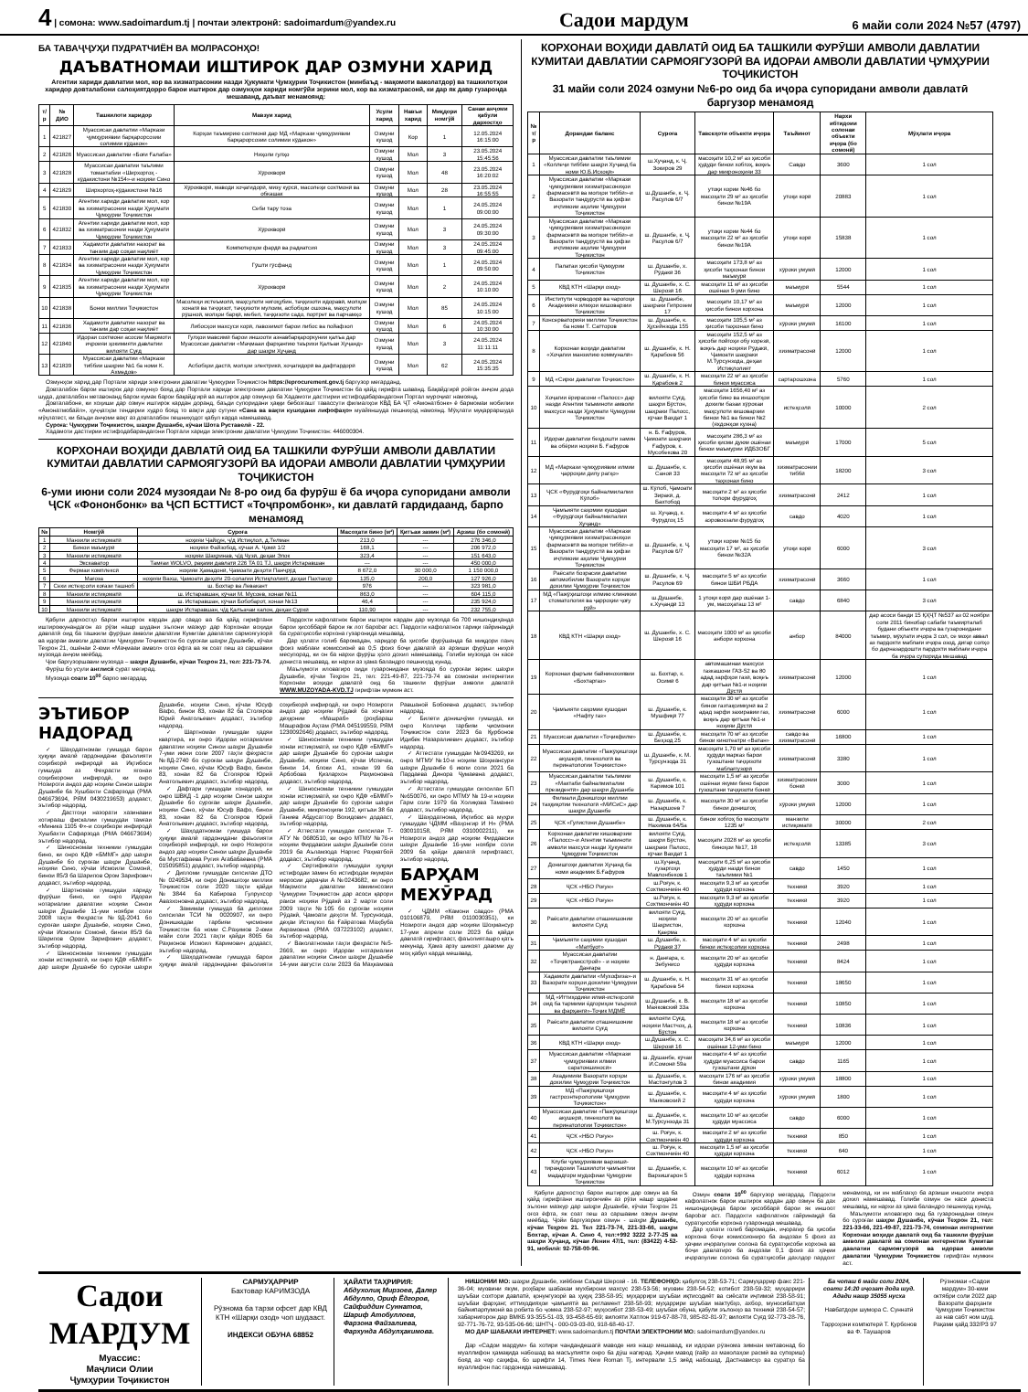4 | сомона: www.sadoimardum.tj | почтаи электронӣ: sadoimardum@yandex.ru
Садои мардум
6 майи соли 2024 №57 (4797)
БА ТАВАҶҶУҲИ ПУДРАТЧИЁН ВА МОЛРАСОНҲО!
ДАЪВАТНОМАИ ИШТИРОК ДАР ОЗМУНИ ХАРИД
Агентии хариди давлатии мол, кор ва хизматрасонии назди Ҳукумати Ҷумҳурии Тоҷикистон (минбаъд - мақомоти ваколатдор) ва ташкилотҳои харидор довталабони салоҳиятдорро барои иштирок дар озмунҳои хариди номгӯйи зерини мол, кор ва хизматрасонӣ, ки дар як давр гузаронда мешаванд, даъват менамоянд:
| т/р | № ДИО | Ташкилоти харидор | Мавзуи харид | Усули харид | Навъи харид | Миқдори номгӯй | Санаи анҷоми қабули дархостҳо |
| --- | --- | --- | --- | --- | --- | --- | --- |
| 1 | 421827 | Муассисаи давлатии «Маркази ҷумҳуриявии барқарорсозии солимии кӯдакон» | Корҳои таъмирию сохтмонӣ дар МД «Маркази ҷумҳуриявии барқарорсозии солимии кӯдакон» | Озмуни кушод | Кор | 1 | 12.05.2024 16:15:00 |
| 2 | 421826 | Муассисаи давлатии «Боғи Ғалаба» | Ниҳоли гулҳо | Озмуни кушод | Мол | 3 | 23.05.2024 15:45:56 |
| 3 | 421828 | Муассисаи давлатии таълими томактабии «Ширхоргоҳ - кӯдакистони №154»-и ноҳияи Сино | Хӯрокворӣ | Озмуни кушод | Мол | 48 | 23.05.2024 16:20:02 |
| 4 | 421829 | Ширхоргоҳ-кӯдакистони №16 | Хӯрокворӣ, маводи хоҷагидорӣ, мизу курсӣ, масолеҳи сохтмонӣ ва обкашак | Озмуни кушод | Мол | 28 | 23.05.2024 16:55:55 |
| 5 | 421830 | Агентии хариди давлатии мол, кор ва хизматрасонии назди Ҳукумати Ҷумҳурии Тоҷикистон | Себи тару тоза | Озмуни кушод | Мол | 1 | 24.05.2024 09:00:00 |
| 6 | 421832 | Агентии хариди давлатии мол, кор ва хизматрасонии назди Ҳукумати Ҷумҳурии Тоҷикистон | Хӯрокворӣ | Озмуни кушод | Мол | 3 | 24.05.2024 09:30:00 |
| 7 | 421833 | Хадамоти давлатии назорат ва танзим дар соҳаи нақлиёт | Компютерҳои фардӣ ва радиатсия | Озмуни кушод | Мол | 3 | 24.05.2024 09:45:00 |
| 8 | 421834 | Агентии хариди давлатии мол, кор ва хизматрасонии назди Ҳукумати Ҷумҳурии Тоҷикистон | Гӯшти гӯсфанд | Озмуни кушод | Мол | 1 | 24.05.2024 09:50:00 |
| 9 | 421835 | Агентии хариди давлатии мол, кор ва хизматрасонии назди Ҳукумати Ҷумҳурии Тоҷикистон | Хӯрокворӣ | Озмуни кушод | Мол | 2 | 24.05.2024 10:10:00 |
| 10 | 421838 | Бонки миллии Тоҷикистон | Масолеҳи истеъмолӣ, маҳсулоти нигоҳубин, таҷҳизоти идоравӣ, молҳои хонагӣ ва таҷҳизот, таҷҳизоти мулоим, асбобҳои ошхона, маҳсулоти рӯшноӣ, молҳои барқӣ, мебел, таҷҳизоти садо, портрет ва парчамҳо | Озмуни кушод | Мол | 85 | 24.05.2024 10:15:00 |
| 11 | 421836 | Хадамоти давлатии назорат ва танзим дар соҳаи нақлиёт | Либосҳои махсуси корӣ, лавозимот барои либос ва пойафзол | Озмуни кушод | Мол | 6 | 24.05.2024 10:30:00 |
| 12 | 421840 | Идораи сохтмони асосии Мақомоти иҷроияи ҳокимияти давлатии вилояти Суғд | Гулҳои мавсимӣ барои иншооти азнавбарқароркунии қалъа дар Муассисаи давлатии «Маҷмааи фарҳангию таърихи Қалъаи Хуҷанд» дар шаҳри Хуҷанд | Озмуни кушод | Мол | 3 | 24.05.2024 11:11:11 |
| 13 | 421839 | Муассисаи давлатии «Маркази тиббии шаҳрии №1 ба номи К. Ахмедов» | Асбобҳои дастӣ, молҳои электрикӣ, хоҷагидорӣ ва дафтардорӣ | Озмуни кушод | Мол | 62 | 24.05.2024 15:35:35 |
Озмунҳои харид дар Портали хариди электронии давлатии Ҷумҳурии Тоҷикистон https://eprocurement.gov.tj баргузор мегарданд.
Довталабон барои иштирок дар озмунҳо бояд дар Портали хариди электронии давлатии Ҷумҳурии Тоҷикистон ба қайд гирифта шаванд. Бақайдгирӣ ройгон анҷом дода шуда, довталабон метавонанд барои кумак барои бақайдгирӣ ва иштирок дар озмунҳо ба Хадамоти дастгирии истифодабарандагони Портал муроҷиат намоянд.
Довталабоне, ки хоҳиши дар озмун иштирок кардан доранд, баъди супоридани ҳаққи бебозгашт тавассути филиалҳои КВД БА ҶТ «Амонатбонк» ё бармомаи мобилии «Амонатмобайл», ҳуҷҷатҳои тендерии худро бояд то вақти дар сутуни «Сана ва вақти кушодани лифофаҳо» муайяншуда пешниҳод намоянд. Мӯҳлати муқарраршуда мӯҳлатест, ки баъди анҷоми вақт аз довталабон пешниҳодот қабул карда намешавад.
Суроға: Ҷумҳурии Тоҷикистон, шаҳри Душанбе, кӯчаи Шота Руставелӣ - 22.
Хадамоти дастгирии истифодабарандагони Портали хариди электронии давлатии Ҷумҳурии Тоҷикистон: 446000304.
КОРХОНАИ ВОҲИДИ ДАВЛАТӢ ОИД БА ТАШКИЛИ ФУРӮШИ АМВОЛИ ДАВЛАТИИ КУМИТАИ ДАВЛАТИИ САРМОЯГУЗОРӢ ВА ИДОРАИ АМВОЛИ ДАВЛАТИИ ҶУМҲУРИИ ТОҶИКИСТОН
6-уми июни соли 2024 музоядаи № 8-ро оид ба фурӯш ё ба иҷора супоридани амволи ҶСК «Фононбонк» ва ҶСП БСТТИСТ «Тоҷпромбонк», ки давлатӣ гардидаанд, барпо менамояд
| № | Номгӯй | Суроға | Масоҳати бино (м²) | Қитъаи замин (м²) | Арзиш (бо сомонӣ) |
| --- | --- | --- | --- | --- | --- |
| 1 | Манзили истиқоматӣ | ноҳияи Ҷайҳун, ҷ/д Истиқлол, д.Телман | 213,0 | --- | 276 346,0 |
| 2 | Бинои маъмурӣ | ноҳияи Файзобод, кӯчаи А. Ҷомӣ 1/2 | 168,1 | --- | 206 972,0 |
| 3 | Манзили истиқоматӣ | ноҳияи Шаҳринав, ҷ/д Чузӣ, деҳаи Элок | 323,4 | --- | 151 643,0 |
| 4 | Экскаватор | Тамғаи WOLVO, рақами давлатӣ 226 TA 01 TJ, шаҳри Истаравшан | --- | --- | 450 000,0 |
| 5 | Фермаи комплексӣ | ноҳияи Ҳамадонӣ, Ҷамоати деҳоти Панҷрӯд | 8 672,0 | 30 000,0 | 1 150 000,0 |
| 6 | Мағоза | ноҳияи Вахш, Ҷамоати деҳоти 20-солагии Истиқлолият, деҳаи Пахтакор | 135,0 | 200,0 | 127 926,0 |
| 7 | Сехи истеҳсоли коғази ташноб | ш. Бохтар ва Левакант | 976 | --- | 323 981,0 |
| 8 | Манзили истиқоматӣ | ш. Истаравшан, кӯчаи М. Мусоев, хонаи №11 | 863,0 | --- | 604 115,0 |
| 9 | Манзили истиқоматӣ | ш. Истаравшан, кӯчаи Бобобарот, хонаи №13 | 46,4 | --- | 235 924,0 |
| 10 | Манзили истиқоматӣ | шаҳри Истаравшан, ҷ/д Қалъачаи калон, деҳаи Сурхӣ | 110,90 | --- | 232 755,0 |
Қабули дархостҳо барои иштирок кардан дар савдо ва ба қайд гирифтани иштироккунандагон аз рӯзи нашр шудани эълони мазкур дар Корхонаи воҳиди давлатӣ оид ба ташкили фурӯши амволи давлатии Кумитаи давлатии сармоягузорӣ ва идораи амволи давлатии Ҷумҳурии Тоҷикистон бо суроғаи шаҳри Душанбе, кӯчаи Теҳрон 21, ошёнаи 2-юми «Маҷмааи амвол» огоз ёфта ва як соат пеш аз саршавии музояда анҷом меёбад.
Ҷои баргузоршавии музояда – шаҳри Душанбе, кӯчаи Теҳрон 21, тел: 221-73-74.
Фурӯш бо усули англисӣ сурат мегирад.
Музояда соати 10<sup>00</sup> барпо мегардад.
Пардохти кафолатнок барои иштирок кардан дар музояда ба 700 нишондиҳанда барои ҳисоббарӣ барои як лот бароbar аст. Пардохти кафолатнок тариқи гайринақдӣ ба суратҳисоби корхона гузаронида мешавад.
Дар ҳолати голиб баромадан, харидор ба ҳисоби фурӯшанда ба миқдори панҷ фоиз маблағи комиссионӣ ва 0,5 фоиз боҷи давлатӣ аз арзиши фурӯши ниҳоӣ месупорад, ки он ба нархи фурӯш ҳоло дохил намешавад. Голиби музояда он касе дониста мешавад, ки нархи аз ҳама баландро пешниҳод кунад.
Маълумоти иловагиро оиди гузаронидани музояда бо суроғаи зерин: шаҳри Душанбе, кӯчаи Теҳрон 21, тел: 221-49-87, 221-73-74 ва сомонаи интернетии Корхонаи воҳиди давлатӣ оид ба ташкили фурӯши амволи давлатӣ WWW.MUZOYADA-KVD.TJ гирифтан мумкин аст.
ЭЪТИБОР НАДОРАД
✓ Шаҳодатномаи гумшуда барои ҳуқуқи амалӣ гардонидани фаъолияти соҳибкорӣ инфиродӣ ва Иқтибоси гумшуда аз Феҳрасти ягонаи соҳибкорони инфиродӣ, ки онро Нозироти андоз дар ноҳияи Синои шаҳри Душанбе ба Хушбахти Сафарзода (РМА 046673694, РЯМ 0430219653) додааст, эътибор надорад.
✓ Дастгоҳи назорати хазинавии хотирааш фискалии гумшудаи тамғаи «Миника 1105 Ф»-и соҳибкори инфиродӣ Хушбахти Сафарзода (РМА 046673694) эътибор надорад.
✓ Шиносномаи техникии гумшудаи бино, ки онро КДФ «БММГ» дар шаҳри Душанбе бо суроғаи шаҳри Душанбе, ноҳияи Сино, кӯчаи Исмоили Сомонӣ, бинои 85/3 ба Шарипов Ором Зарифович додааст, эътибор надорад.
✓ Шартномаи гумшудаи хариду фурӯши бино, ки онро Идораи нотариалии давлатии ноҳияи Синои шаҳри Душанбе 11-уми ноябри соли 2008 таҳти Феҳрасти №9Д-2041 бо суроғаи шаҳри Душанбе, ноҳияи Сино, кӯчаи Исмоили Сомонӣ, бинои 85/3 ба Шарипов Ором Зарифович додааст, эътибор надорад.
✓ Шиносномаи техникии гумшудаи хонаи истиқоматӣ, ки онро КДФ «БММГ» дар шаҳри Душанбе бо суроғаи шаҳри Душанбе, ноҳияи Сино, кӯчаи Юсуф Вафо, бинои 83, хонаи 82 ба Столяров Юрий Анатольевич додааст, эътибор надорад.
✓ Шартномаи гумшудаи ҳадяи квартира, ки онро Идораи нотариалии давлатии ноҳияи Синои шаҳри Душанбе 7-уми июни соли 2007 таҳти феҳрасти №8Д-2740 бо суроғаи шаҳри Душанбе, ноҳияи Сино, кӯчаи Юсуф Вафо, бинои 83, хонаи 82 ба Столяров Юрий Анатольевич додааст, эътибор надорад.
✓ Дафтари гумшудаи хонадорӣ, ки онро ШВКД -1 дар ноҳияи Синои шаҳри Душанбе бо суроғаи шаҳри Душанбе, ноҳияи Сино, кӯчаи Юсуф Вафо, бинои 83, хонаи 82 ба Столяров Юрий Анатольевич додааст, эътибор надорад.
✓ Шаҳодатномаи гумшуда барои ҳуқуқи амалӣ гардонидани фаъолияти соҳибкорӣ инфиродӣ, ки онро Нозироти андоз дар ноҳияи Синои шаҳри Душанбе ба Мустафаева Ругия Агабабаевна (РМА 015095851) додааст, эътибор надорад.
✓ Дипломи гумшудаи силсилаи ДТО № 0249534, ки онро Донишгоҳи миллии Тоҷикистон соли 2020 таҳти қайди №3844 ба Кабирова Гулрухсор Авазхоновна додааст, эътибор надорад.
✓ Замимаи гумшуда ба дипломи силсилаи ТСИ № 0020907, ки онро Донишкадаи тарбияи ҷисмонии Тоҷикистон ба номи С.Раҳимов 2-юми майи соли 2021 таҳти қайди 8065 ба Раҳмонов Исмоил Каримович додааст, эътибор надорад.
✓ Шаҳодатномаи гумшуда барои ҳуқуқи амалӣ гардонидани фаъолияти соҳибкорӣ инфиродӣ, ки онро Нозироти андоз дар ноҳияи Рӯдакӣ ба хоҷагии деҳқонии «Машраб» (роҳбараш Машрафов Аҳтам (РМА 045199559, РЯМ 1230092646) додааст, эътибор надорад.
✓ Шиносномаи техникии гумшудаи хонаи истиқоматӣ, ки онро КДФ «БММГ» дар шаҳри Душанбе бо суроғаи шаҳри Душанбе, ноҳияи Сино, кӯчаи Испечак, бинои 14, блоки А1, хонаи 99 ба Арбобова Қизлархон Раҳмоновна додааст, эътибор надорад.
✓ Шиносномаи техникии гумшудаи хонаи истиқоматӣ, ки онро КДФ «БММГ» дар шаҳри Душанбе бо суроғаи шаҳри Душанбе, микроноҳияи 192, қитъаи 38 ба Ганиев Абдусаттор Вохидович додааст, эътибор надорад.
✓ Аттестати гумшудаи силсилаи Т-АТУ № 0680510, ки онро МТМУ №76-и ноҳияи Фирдавсии шаҳри Душанбе соли 2019 ба Аъламзода Наргис Раҳматбой додааст, эътибор надорад.
✓ Сертификати гумшудаи ҳуқуқи истифодаи замин бо истифодаи якумраи меросии дараҷаи А №0243682, ки онро Мақомоти давлатии замиинсозии Ҷумҳурии Тоҷикистон дар асоси қарори раиси ноҳияи Рӯдакӣ аз 2 марти соли 2009 таҳти №105 бо суроғаи ноҳияи Рӯдакӣ, Ҷамоати деҳоти М. Турсунзода, деҳаи Истиқлол ба Ғайратова Маҳбуба Акрамовна (РМА 037223102) додааст, эътибор надорад.
✓ Ваколатномаи таҳти феҳрасти №5-2669, ки онро Идораи нотариалии давлатии ноҳияи Синои шаҳри Душанбе 14-уми августи соли 2023 ба Маҳкамова Равшаной Бобоевна додааст, эътибор надорад.
✓ Билети донишҷӯии гумшуда, ки онро Коллеҷи тарбияи ҷисмонии Тоҷикистон соли 2023 ба Қурбонов Идибек Назаралиевич додааст, эътибор надорад.
✓ Аттестати гумшудаи №0943269, ки онро МТМУ №10-и ноҳияи Шоҳмансури шаҳри Душанбе 6 июли соли 2021 ба Пардаева Динора Ҷумаевна додааст, эътибор надорад.
✓ Аттестати гумшудаи силсилаи БП №650076, ки онро МТМУ № 19-и ноҳияи Гарм соли 1979 ба Холиқова Таманно додааст, эътибор надорад.
✓ Шаҳодатнома, Иқтибос ва муҳри гумшудаи ҶДММ «Ваҳонгир И Н» (РМА 030010158, РЯМ 0310002211), ки Нозироти андоз дар ноҳияи Фирдавсии шаҳри Душанбе 16-уми ноябри соли 2009 ба қайди давлатӣ гирифтааст, эътибор надорад.
БАРҲАМ МЕХӮРАД
✓ ҶДММ «Камони савдо» (РМА 010106879, РЯМ 0110030351), ки Нозироти андоз дар ноҳияи Шоҳмансур 17-уми апрели соли 2023 ба қайди давлатӣ гирифтааст, фаъолияташро қатъ мекунад. Ҳама арзу шикоят давоми ду моҳ қабул карда мешавад.
КОРХОНАИ ВОҲИДИ ДАВЛАТӢ ОИД БА ТАШКИЛИ ФУРӮШИ АМВОЛИ ДАВЛАТИИ КУМИТАИ ДАВЛАТИИ САРМОЯГУЗОРӢ ВА ИДОРАИ АМВОЛИ ДАВЛАТИИ ҶУМҲУРИИ ТОҶИКИСТОН
31 майи соли 2024 озмуни №6-ро оид ба иҷора супоридани амволи давлатӣ баргузор менамояд
| № т/р | Дорандаи баланс | Суроға | Тавсеҳоти объекти иҷора | Таъйинот | Нархи ибтидоии солонаи объекти иҷора (бо сомонӣ) | Мӯҳлати иҷора |
| --- | --- | --- | --- | --- | --- | --- |
| 1 | Муассисаи давлатии таълимии «Коллеҷи тиббии шаҳри Хуҷанд ба номи Ю.Б.Исхоқӣ» | ш.Хуҷанд, к. Ҷ. Зокиров 29 | масоҳати 10,2 м² аз ҳисоби ҳудуди бинои хобгоҳ, воқеъ дар микроноҳияи 33 | Савдо | 3600 | 1 сол |
| 2 | Муассисаи давлатии «Маркази ҷумҳуриявии хизматрасониҳои фармасевтӣ ва молҳои тиббӣ»-и Вазорати тандурустӣ ва ҳифзи иҷтимоии аҳолии Ҷумҳурии Тоҷикистон | ш.Душанбе, к. Ҷ. Расулов 6/7 | утоқи кории №46 бо масоҳати 29 м² аз ҳисоби бинои №19А | утоқи корӣ | 20883 | 1 сол |
| 3 | Муассисаи давлатии «Маркази ҷумҳуриявии хизматрасониҳои фармасевтӣ ва молҳои тиббӣ»-и Вазорати тандурустӣ ва ҳифзи иҷтимоии аҳолии Ҷумҳурии Тоҷикистон | ш. Душанбе, к. Ҷ. Расулов 6/7 | утоқи кории №44 бо масоҳати 22 м² аз ҳисоби бинои №19А | утоқи корӣ | 15838 | 1 сол |
| 4 | Палатаи ҳисоби Ҷумҳурии Тоҷикистон | ш. Душанбе, х. Рӯдакӣ 36 | масоҳати 173,8 м² аз ҳисоби таҳхонаи бинои маъмурӣ | хӯроки умумӣ | 12000 | 1 сол |
| 5 | КВД КТН «Шарқи озод» | ш. Душанбе, х. С. Шерозӣ 16 | масоҳати 11 м² аз ҳисоби ошёнаи 9-уми бино | маъмурӣ | 5544 | 1 сол |
| 6 | Институти чорводорӣ ва чарогоҳи Академияи илмҳои кишоварзии Тоҷикистон | ш. Душанбе, шаҳраки Гипрозем 17 | масоҳати 10,17 м² аз ҳисоби бинои корхона | маъмурӣ | 12000 | 1 сол |
| 7 | Консерваторияи миллии Тоҷикистон ба номи Т. Сатторов | ш. Душанбе, к. Ҳусейнзода 155 | масоҳати 105,5 м² аз ҳисоби таҳхонаи бино | хӯроки умумӣ | 16100 | 1 сол |
| 8 | Корхонаи воҳиди давлатии «Хоҷагии манзилию коммуналӣ» | ш. Душанбе, к. Н. Қарабоев 56 | масоҳати 152,5 м² аз ҳисоби пойгоҳи обу корезӣ, воқеъ дар ноҳияи Рӯдакӣ, Ҷамоати шаҳраки М.Турсунзода, деҳаи Истиқлолият | хизматрасонӣ | 12000 | 1 сол |
| 9 | МД «Сирки давлатии Тоҷикистон» | ш. Душанбе, к. Н. Қарабоев 2 | масоҳати 22 м² аз ҳисоби бинои муассиса | сартарошхона | 5760 | 1 сол |
| 10 | Хоҷагии ёрирасони «Палосс» дар назди Агентии таъминоти амволи махсуси назди Ҳукумати Ҷумҳурии Тоҷикистон | вилояти Суғд, шаҳри Бӯстон, шаҳраки Палосс, кӯчаи Вахдат 1 | масоҳати 1656,40 м² аз ҳисоби бино ва иншоотҳои дохили базаи хӯрокаи маҳсулоти кишоварзии бинои №1 ва бинои №2 (яхдонҳои кухна) | истеҳсолӣ | 10000 | 2 сол |
| 11 | Идораи давлатии беҳдошти замин ва обёрии ноҳияи Б. Ғафуров | н. Б. Ғафуров, Ҷамоати шаҳраки Ғафуров, к. Мусобекова 20 | масоҳати 286,3 м² аз ҳисоби қисми дуюм ошёнаи бинои маъмурии ИДБЗОБГ | маъмурӣ | 17000 | 5 сол |
| 12 | МД «Маркази ҷумҳуриявии илмии ҷарроҳии дилу рагҳо» | ш. Душанбе, к. Саноӣ 33 | масоҳати 48,95 м² аз ҳисоби ошёнаи якум ва масоҳати 72 м² аз ҳисоби таҳхонаи бино | хизматрасонии тиббӣ | 18200 | 3 сол |
| 13 | ҶСК «Фурудгоҳи байналмилалии Кӯлоб» | ш. Кӯлоб, Ҷамоати Зиракӣ, д. Бахтобод | масоҳати 2 м² аз ҳисоби толори фурудгоҳ | хизматрасонӣ | 2412 | 1 сол |
| 14 | Ҷамъияти саҳомии кушодаи «Фурудгоҳи байналмилалии Хуҷанд» | ш. Хуҷанд, к. Фурудгоҳ 15 | масоҳати 4 м² аз ҳисоби аэровокзали фурудгоҳ | савдо | 4020 | 1 сол |
| 15 | Муассисаи давлатии «Маркази ҷумҳуриявии хизматрасониҳои фармасевтӣ ва молҳои тиббӣ»-и Вазорати тандурустӣ ва ҳифзи иҷтимоии аҳолии Ҷумҳурии Тоҷикистон | ш. Душанбе, к. Ҷ. Расулов 6/7 | утоқи кории №15 бо масоҳати 17 м², аз ҳисоби бинои №32А | утоқи корӣ | 6000 | 3 сол |
| 16 | Раёсати бозрасии давлатии автомобилии Вазорати корҳои дохилии Ҷумҳурии Тоҷикистон | ш. Душанбе, к. Ҷ. Расулов 69 | масоҳати 5 м² аз ҳисоби бинои ШБИ РБДА | хизматрасонӣ | 3660 | 1 сол |
| 17 | МД «Пажӯҳишгоҳи илмию клиникии стоматология ва ҷарроҳии ҷоғу рӯй» | ш.Душанбе, к.Хуҷандӣ 13 | 1 утоқи корӣ дар ошёнаи 1-ум, масоҳаташ 13 м² | савдо | 6840 | 3 сол |
| 18 | КВД КТН «Шарқи озод» | ш. Душанбе, х. С. Шерозӣ 16 | масоҳати 1000 м² аз ҳисоби анбори корхона | анбор | 84000 | дар асоси банди 15 ҚҲҶТ №537 аз 02 ноябри соли 2011 бинобар сабаби таъмирталаб будани объекти иҷора ва гузаронидани таъмир, мӯҳлати иҷора 3 сол, се моҳи аввал аз пардохти маблағи иҷора озод, дигар солҳо бо дарназардошти пардохти маблағи иҷора ба иҷора супорида мешавад |
| 19 | Корхонаи фаръии байнинохиявии «Бохтаргаз» | ш. Бохтар, к. Осимӣ 6 | автомашинаи махсуси газкашони ГАЗ-52 ва 80 адад зарфҳои газӣ, воқеъ дар қитъаи №1-и ноҳияи Дӯстӣ | хизматрасонӣ | 12000 | 1 сол |
| 20 | Ҷамъияти саҳомии кушодаи «Нафту газ» | ш. Душанбе, к. Мушфиқӣ 77 | масоҳати 30 м² аз ҳисоби бинои газтақсимкунӣ ва 2 адад зарфи захиравии газ, воқеъ дар қитъаи №1-и ноҳияи Дӯстӣ | хизматрасонӣ | 6000 | 1 сол |
| 21 | Муассисаи давлатии «Тоҷикфилм» | ш. Душанбе, к. Беҳзод 25 | масоҳати 70 м² аз ҳисоби бинои кинотеатри «Ватан» | савдо ва хизматрасонӣ | 16800 | 1 сол |
| 22 | Муассисаи давлатии «Пажӯҳишгоҳи акушерӣ, гинекологӣ ва перинатологии Тоҷикистон» | ш. Душанбе, к. М. Турсунзода 31 | масоҳати 1,70 м² аз ҳисоби ҳудуди марказ барои гузоштани таҷҳизоти маблағгузорӣ | хизматрасонӣ | 3380 | 1 сол |
| 23 | Муассисаи давлатии таълимии «Мактаби байналмилалии президентӣ» дар шаҳри Душанбе | ш. Душанбе, к. Каримов 101 | масоҳати 1,5 м² аз ҳисоби ошёнаи якуми бино барои гузоштани таҷҳизоти бонкӣ | хизматрасонии бонкӣ | 3000 | 1 сол |
| 24 | Филиали Донишгоҳи миллии таҳқиқотии технологӣ «МИСиС» дар шаҳри Душанбе | ш. Душанбе, к. Назаршоев 7 | масоҳати 30 м² аз ҳисоби бинои донишгоҳ | хӯроки умумӣ | 12000 | 1 сол |
| 25 | ҶСК «Гулистони Душанбе» | ш. Душанбе, к. Нахимов 64/5а | бинои хобгоҳ бо масоҳати 1235 м² | манзили истиқоматӣ | 30000 | 2 сол |
| 26 | Корхонаи давлатии кишоварзии «Палосс»-и Агентии таъминоти амволи махсуси назди Ҳукумати Ҷумҳурии Тоҷикистон | вилояти Суғд, шаҳри Бӯстон, шаҳраки Палосс, кӯчаи Вахдат 1 | масоҳати 2028 м² аз ҳисоби биноҳои №17, 18 | истеҳсолӣ | 13385 | 3 сол |
| 27 | Донишгоҳи давлатии Хуҷанд ба номи академик Б.Ғафуров | ш.Хуҷанд, гузаргоҳи Мавлонбеков 1 | масоҳати 6,25 м² аз ҳисоби ҳудуди назди бинои таълимии №1 | савдо | 1450 | 1 сол |
| 28 | ҶСК «НБО Роғун» | ш.Роғун, к. Сохтмончиён 40 | масоҳати 9,3 м² аз ҳисоби ҳудуди корхона | техникӣ | 3920 | 1 сол |
| 29 | ҶСК «НБО Роғун» | ш.Роғун, к. Сохтмончиён 40 | масоҳати 9,3 м² аз ҳисоби ҳудуди корхона | техникӣ | 3920 | 1 сол |
| 30 | Раёсати давлатии оташнишонии вилояти Суғд | вилояти Суғд, ноҳияи Шаҳристон, Қаерма | масоҳати 20 м² аз ҳисоби корхона | техникӣ | 12040 | 1 сол |
| 31 | Ҷамъияти саҳомии кушодаи «Матбуот» | ш. Душанбе, х. Рӯдакӣ 37 | масоҳати 4 м² аз ҳисоби бинои истеҳсолии корхона | техникӣ | 2498 | 1 сол |
| 32 | Муассисаи давлатии «Тоҷиктрансстрой» - и ноҳияи Данғара | н. Данғара, к. Зебунисо | масоҳати 20 м² аз ҳисоби ҳудуди корхона | техникӣ | 8424 | 1 сол |
| 33 | Хадамоти давлатии «Мухофиза»-и Вазорати корҳои дохилии Ҷумҳурии Тоҷикистон | ш. Душанбе, к. Н. Қарабоев 54 | масоҳати 31 м² аз ҳисоби бинои корхона | техникӣ | 18650 | 1 сол |
| 34 | МД «Иттиҳодияи илмӣ-истеҳсолӣ оид ба тармими ёдгориҳои таърихӣ ва фарҳангӣ»-Тоҷик МДМЁ | ш.Душанбе, к. В. Маяковский 33а | масоҳати 18 м² аз ҳисоби корхона | техникӣ | 10850 | 1 сол |
| 35 | Раёсати давлатии оташнишонии вилояти Суғд | вилояти Суғд, ноҳияи Мастчоҳ, д. Бӯстон | масоҳати 18 м² аз ҳисоби корхона | техникӣ | 10836 | 1 сол |
| 36 | КВД КТН «Шарқи озод» | ш.Душанбе, х. С. Шерозӣ 16 | масоҳати 34,6 м² аз ҳисоби ошёнаи 12-уми бино | маъмурӣ | 12000 | 1 сол |
| 37 | Муассисаи давлатии «Маркази ҷумҳуриявии илмии саратоншиносӣ» | ш. Душанбе, кӯчаи И.Сомонӣ 59а | масоҳати 4 м² аз ҳисоби ҳудуди муассиса барои гузоштани дӯкон | савдо | 1165 | 1 сол |
| 38 | Академияи Вазорати корҳои дохилии Ҷумҳурии Тоҷикистон | ш. Душанбе, к. Мастонгулов 3 | масоҳати 176 м² аз ҳисоби бинои академия | хӯроки умумӣ | 18800 | 1 сол |
| 39 | МД «Пажӯҳишгоҳи гастроэнтерологияи Ҷумҳурии Тоҷикистон» | ш. Душанбе, к. Маяковский 2 | масоҳати 4 м² аз ҳисоби ҳудуди корхона | хӯроки умумӣ | 1800 | 1 сол |
| 40 | Муассисаи давлатии «Пажӯҳишгоҳи акушерӣ, гинекологӣ ва перинатологии Тоҷикистон» | ш. Душанбе, к. М.Турсунзода 31 | масоҳати 10 м² аз ҳисоби ҳудуди муассиса | савдо | 6000 | 1 сол |
| 41 | ҶСК «НБО Роғун» | ш. Роғун, к. Сохтмончиён 40 | масоҳати 2 м² аз ҳисоби ҳудуди корхона | техникӣ | 850 | 1 сол |
| 42 | ҶСК «НБО Роғун» | ш. Роғун, к. Сохтмончиён 40 | масоҳати 1,5 м² аз ҳисоби ҳудуди корхона | техникӣ | 640 | 1 сол |
| 43 | Клуби ҷумҳуриявии варзишӣ-тирандозии Ташкилоти ҷамъиятии мададгори мудофиаи Ҷумҳурии Тоҷикистон | ш. Душанбе, к. Варзишгарон 5 | масоҳати 10 м² аз ҳисоби ҳудуди корхона | техникӣ | 6012 | 1 сол |
Қабули дархостҳо барои иштирок дар озмун ва ба қайд гирифтани иштирокчиён аз рӯзи нашр шудани эълони мазкур дар шаҳри Душанбе, кӯчаи Теҳрон 21 оғоз ёфта, як соат пеш аз саршавии озмун анҷом меёбад. Ҷойи баргузории озмун - шаҳри Душанбе, кӯчаи Теҳрон 21. Тел 221-73-74, 221-33-66, шаҳри Бохтар, кӯчаи А. Сино 4, тел:+992 3222 2-77-25 ва шаҳри Хуҷанд, кӯчаи Ленин 47/1, тел: (83422) 4-52-91, мобилӣ: 92-758-00-96.
Озмун соати 10<sup>00</sup> баргузор мегардад. Пардохти кафолатнок барои иштирок кардан дар озмун ба дах нишондиҳанда барои ҳисоббарӣ барои як иншоот бароbar аст. Пардохти кафолатнок гайринақдӣ ба суратҳисоби корхона гузаронида мешавад.
Дар ҳолати голиб баромадан, иҷорагир ба ҳисоби корхона боҷи комиссиониро ба андозаи 5 фоиз аз ҳаҷми иҷорапулии солона ба суратҳисоби корхона ва боҷи давлатиро ба андозаи 0,1 фоиз аз ҳаҷми иҷорапулии солона ба суратҳисоби дахлдор пардохт менамояд, ки ин маблағҳо ба арзиши иншооти иҷора дохил намешавад. Голиби озмун он касе дониста мешавад, ки нархи аз ҳама баландро пешниҳод кунад.
Маълумоти иловагиро оид ба гузаронидани озмун бо суроғаи шаҳри Душанбе, кӯчаи Теҳрон 21, тел: 221-33-66, 221-49-87, 221-73-74, сомонаи интернетии Корхонаи воҳиди давлатӣ оид ба ташкили фурӯши амволи давлатӣ ва сомонаи интернетии Кумитаи давлатии сармоягузорӣ ва идораи амволи давлатии Ҷумҳурии Тоҷикистон гирифтан мумкин аст.
Садои МАРДУМ
Муассис:
Маҷлиси Олии
Ҷумҳурии Тоҷикистон
САРМУҲАРРИР
Бахтовар КАРИМЗОДА
Рӯзнома ба тарзи офсет дар КВД КТН «Шарқи озод» чоп шудааст.
ИНДЕКСИ ОБУНА 68852
ҲАЙАТИ ТАҲРИРИЯ:
Абдухолиқ Мирзоев, Далер Абдулло, Ориф Ёдгоров, Сайфиддин Суннатов, Шариф Атобуллоев, Фарзона Файзалиева, Фархунда Абдулҳакимова.
НИШОНИИ МО: шаҳри Душанбе, хиёбони Саъдӣ Шерозӣ - 16. ТЕЛЕФОНҲО: қабулгоҳ 238-53-71; Сармуҳаррир факс 221-36-04; муовини якум, роҳбари шабакаи мухбирони махсус 238-53-56; муовин 238-54-52; котибот 238-59-32; муҳаррири шуъбаи сохтори давлатӣ, қонунгузорӣ ва ҳуқуқ 238-58-95; муҳаррири шуъбаи иқтисодиёт ва сиёсати иҷтимоӣ 238-58-91; шуъбаи фарҳанг, иттиҳодияҳои ҷамъиятӣ ва регламент 238-58-93; муҳаррири шуъбаи мактубҳо, ахбор, муносибатҳои байнипарлумонӣ ва робита бо ҷомеа 238-52-97; муҳосибот 238-53-49; шуъбаи обуна, қабули эълонҳо ва техникӣ 238-54-57; хабарнигорон дар ВМКБ 93-355-51-03, 93-458-65-69; вилояти Хатлон 919-67-88-78, 985-82-81-97; вилояти Суғд 92-773-28-76, 92-771-76-72, 93-535-06-66; ШНТҶ - 000-03-03-80, 918-68-40-17.
МО ДАР ШАБАКАИ ИНТЕРНЕТ: www.sadoimardum.tj ПОЧТАИ ЭЛЕКТРОНИИ МО: sadoimardum@yandex.ru
Дар «Садои мардум» ба хотири чандандешагӣ маводе низ нашр мешавад, ки идораи рӯзнома зимнан метавонад бо муаллифон ҳамақида набошад ва масъулияти онро ба дӯш нагирад. Ҳаҷми мавод (ғайр аз маколаҳои расмӣ ва супориш) бояд аз чор саҳифа, бо шрифти 14, Times New Roman Tj, интервали 1,5 зиёд набошад. Дастнависҳо ва суратҳо ба муаллифон пас гардонида намешавад.
Ба чопаш 6 майи соли 2024, соати 14:20 иҷозат дода шуд. Адади нашр 35055 нусха
Навбатдори шумора С. Суннатӣ
Тарроҳони компютерӣ Т. Қурбонов ва Ф. Таушаров
Рӯзномаи «Садои мардум» 30-юми октябри соли 2022 дар Вазорати фарҳанги Ҷумҳурии Тоҷикистон аз нав сабт ном шуд. Рақами қайд 332/РЗ 97